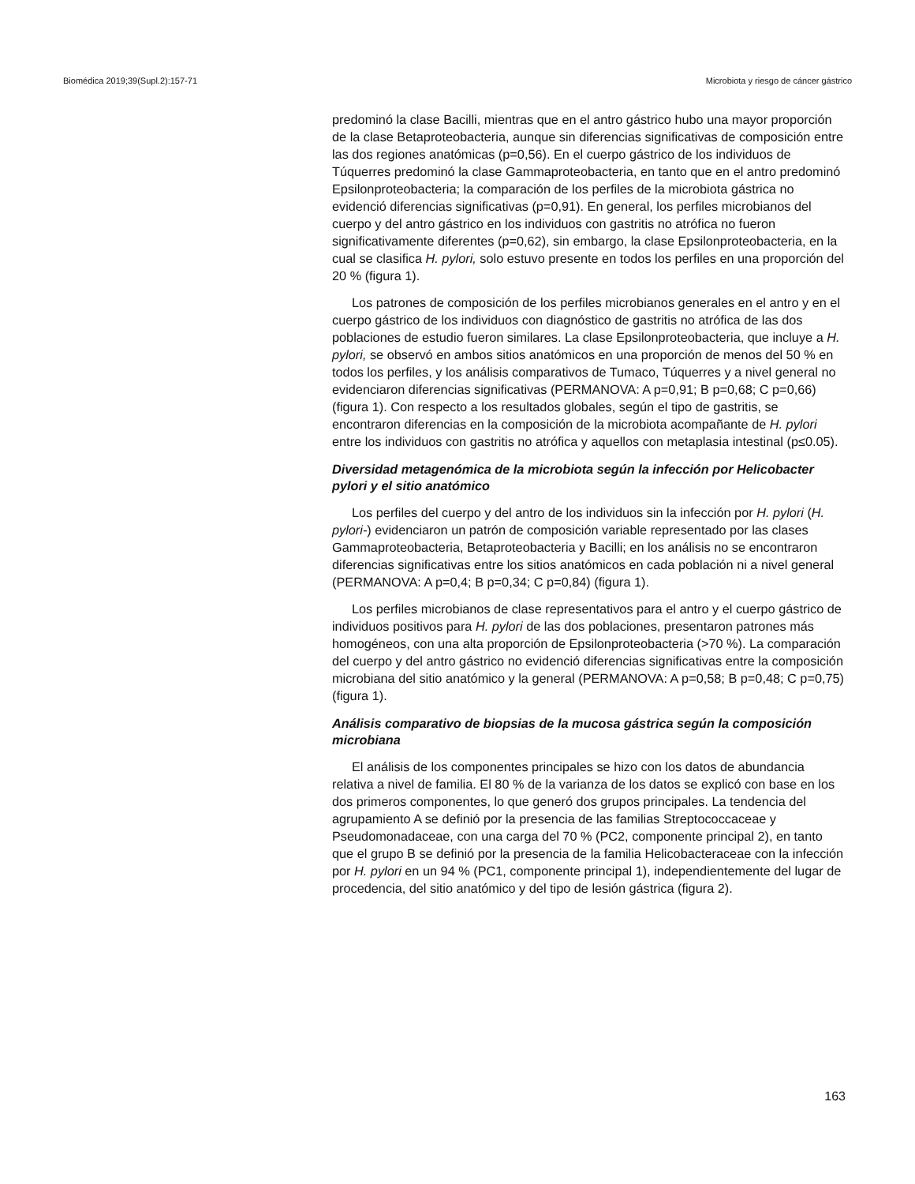Biomédica 2019;39(Supl.2):157-71 Microbiota y riesgo de cáncer gástrico
predominó la clase Bacilli, mientras que en el antro gástrico hubo una mayor proporción de la clase Betaproteobacteria, aunque sin diferencias significativas de composición entre las dos regiones anatómicas (p=0,56). En el cuerpo gástrico de los individuos de Túquerres predominó la clase Gammaproteobacteria, en tanto que en el antro predominó Epsilonproteobacteria; la comparación de los perfiles de la microbiota gástrica no evidenció diferencias significativas (p=0,91). En general, los perfiles microbianos del cuerpo y del antro gástrico en los individuos con gastritis no atrófica no fueron significativamente diferentes (p=0,62), sin embargo, la clase Epsilonproteobacteria, en la cual se clasifica H. pylori, solo estuvo presente en todos los perfiles en una proporción del 20 % (figura 1).
Los patrones de composición de los perfiles microbianos generales en el antro y en el cuerpo gástrico de los individuos con diagnóstico de gastritis no atrófica de las dos poblaciones de estudio fueron similares. La clase Epsilonproteobacteria, que incluye a H. pylori, se observó en ambos sitios anatómicos en una proporción de menos del 50 % en todos los perfiles, y los análisis comparativos de Tumaco, Túquerres y a nivel general no evidenciaron diferencias significativas (PERMANOVA: A p=0,91; B p=0,68; C p=0,66) (figura 1). Con respecto a los resultados globales, según el tipo de gastritis, se encontraron diferencias en la composición de la microbiota acompañante de H. pylori entre los individuos con gastritis no atrófica y aquellos con metaplasia intestinal (p≤0.05).
Diversidad metagenómica de la microbiota según la infección por Helicobacter pylori y el sitio anatómico
Los perfiles del cuerpo y del antro de los individuos sin la infección por H. pylori (H. pylori-) evidenciaron un patrón de composición variable representado por las clases Gammaproteobacteria, Betaproteobacteria y Bacilli; en los análisis no se encontraron diferencias significativas entre los sitios anatómicos en cada población ni a nivel general (PERMANOVA: A p=0,4; B p=0,34; C p=0,84) (figura 1).
Los perfiles microbianos de clase representativos para el antro y el cuerpo gástrico de individuos positivos para H. pylori de las dos poblaciones, presentaron patrones más homogéneos, con una alta proporción de Epsilonproteobacteria (>70 %). La comparación del cuerpo y del antro gástrico no evidenció diferencias significativas entre la composición microbiana del sitio anatómico y la general (PERMANOVA: A p=0,58; B p=0,48; C p=0,75) (figura 1).
Análisis comparativo de biopsias de la mucosa gástrica según la composición microbiana
El análisis de los componentes principales se hizo con los datos de abundancia relativa a nivel de familia. El 80 % de la varianza de los datos se explicó con base en los dos primeros componentes, lo que generó dos grupos principales. La tendencia del agrupamiento A se definió por la presencia de las familias Streptococcaceae y Pseudomonadaceae, con una carga del 70 % (PC2, componente principal 2), en tanto que el grupo B se definió por la presencia de la familia Helicobacteraceae con la infección por H. pylori en un 94 % (PC1, componente principal 1), independientemente del lugar de procedencia, del sitio anatómico y del tipo de lesión gástrica (figura 2).
163